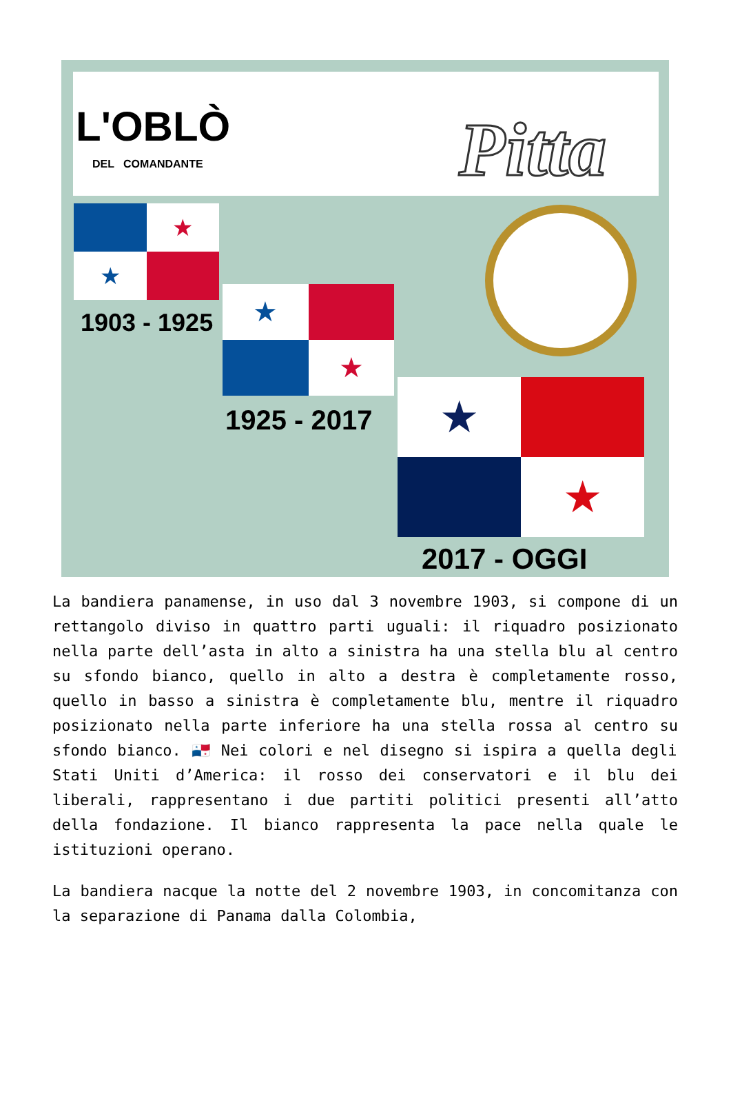L'OBLÒ
DEL COMANDANTE Pitta
★
★
1903 - 1925
★
★
1925 - 2017
★
★
2017 - OGGI
La bandiera panamense, in uso dal 3 novembre 1903, si compone di un rettangolo diviso in quattro parti uguali: il riquadro posizionato nella parte dell’asta in alto a sinistra ha una stella blu al centro su sfondo bianco, quello in alto a destra è completamente rosso, quello in basso a sinistra è completamente blu, mentre il riquadro posizionato nella parte inferiore ha una stella rossa al centro su sfondo bianco. 🇵🇦 Nei colori e nel disegno si ispira a quella degli Stati Uniti d’America: il rosso dei conservatori e il blu dei liberali, rappresentano i due partiti politici presenti all’atto della fondazione. Il bianco rappresenta la pace nella quale le istituzioni operano.
La bandiera nacque la notte del 2 novembre 1903, in concomitanza con la separazione di Panama dalla Colombia,